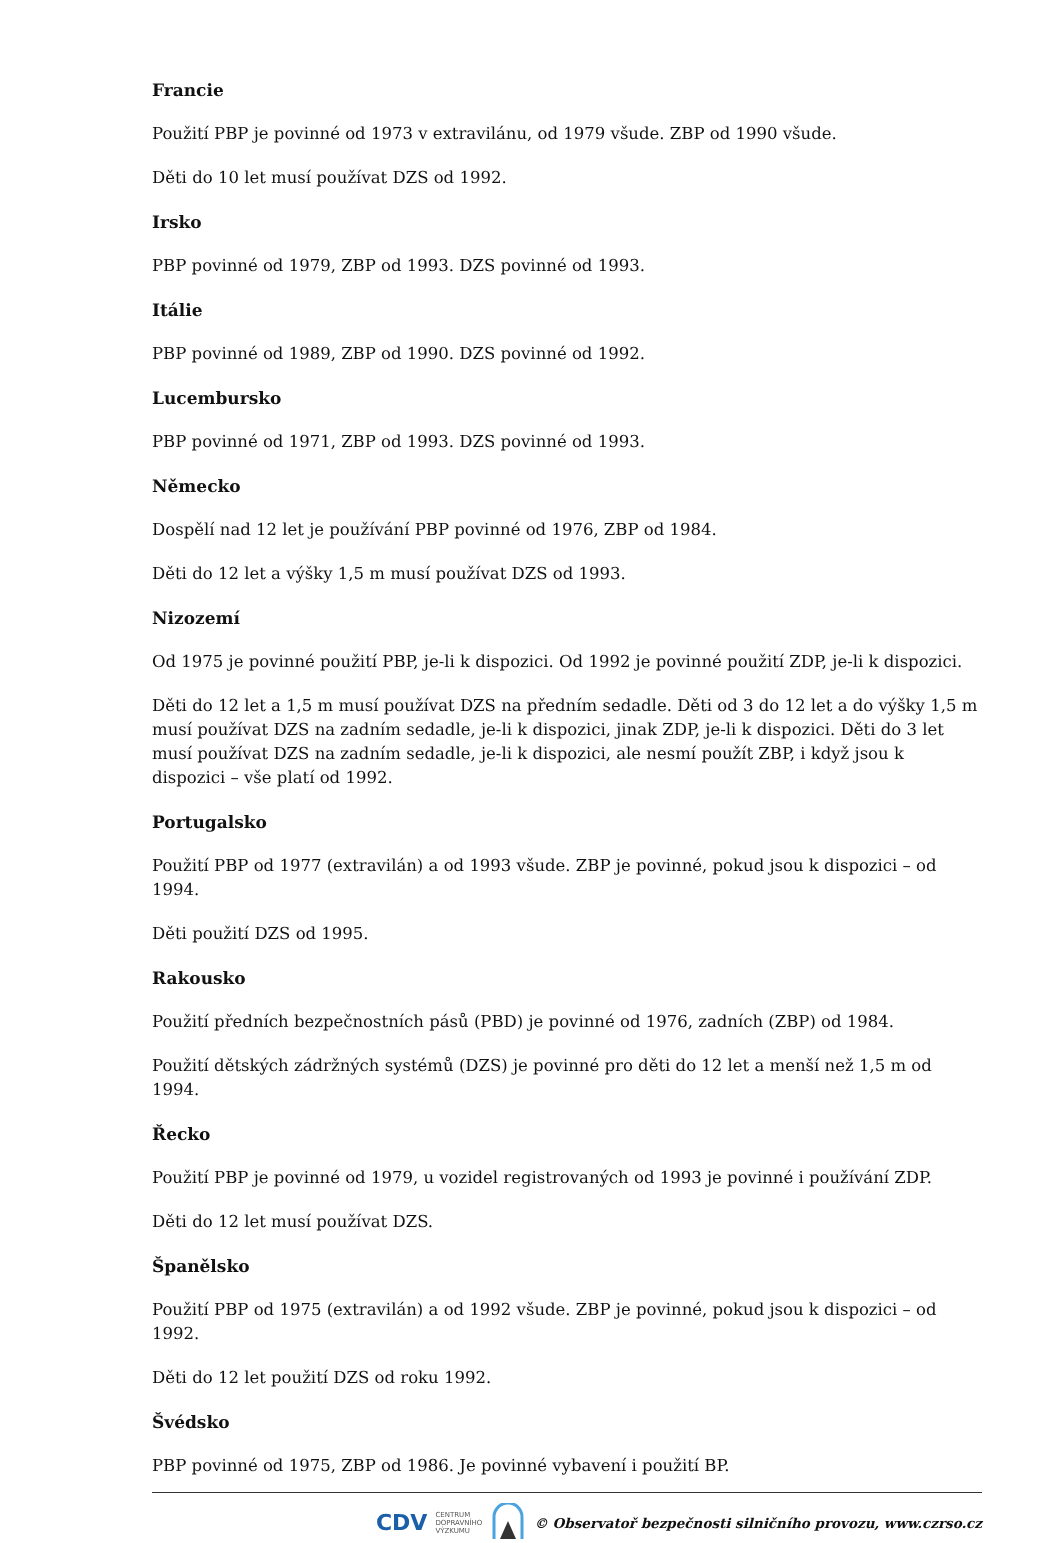Francie
Použití PBP je povinné od 1973 v extravilánu, od 1979 všude. ZBP od 1990 všude.
Děti do 10 let musí používat DZS od 1992.
Irsko
PBP povinné od 1979, ZBP od 1993. DZS povinné od 1993.
Itálie
PBP povinné od 1989, ZBP od 1990. DZS povinné od 1992.
Lucembursko
PBP povinné od 1971, ZBP od 1993. DZS povinné od 1993.
Německo
Dospělí nad 12 let je používání PBP povinné od 1976, ZBP od 1984.
Děti do 12 let a výšky 1,5 m musí používat DZS od 1993.
Nizozemí
Od 1975 je povinné použití PBP, je-li k dispozici. Od 1992 je povinné použití ZDP, je-li k dispozici.
Děti do 12 let a 1,5 m musí používat DZS na předním sedadle. Děti od 3 do 12 let a do výšky 1,5 m musí používat DZS na zadním sedadle, je-li k dispozici, jinak ZDP, je-li k dispozici. Děti do 3 let musí používat DZS na zadním sedadle, je-li k dispozici, ale nesmí použít ZBP, i když jsou k dispozici – vše platí od 1992.
Portugalsko
Použití PBP od 1977 (extravilán) a od 1993 všude. ZBP je povinné, pokud jsou k dispozici – od 1994.
Děti použití DZS od 1995.
Rakousko
Použití předních bezpečnostních pásů (PBD) je povinné od 1976, zadních (ZBP) od 1984.
Použití dětských zádržných systémů (DZS) je povinné pro děti do 12 let a menší než 1,5 m od 1994.
Řecko
Použití PBP je povinné od 1979, u vozidel registrovaných od 1993 je povinné i používání ZDP.
Děti do 12 let musí používat DZS.
Španělsko
Použití PBP od 1975 (extravilán) a od 1992 všude. ZBP je povinné, pokud jsou k dispozici – od 1992.
Děti do 12 let použití DZS od roku 1992.
Švédsko
PBP povinné od 1975, ZBP od 1986. Je povinné vybavení i použití BP.
CDV CENTRUM
DOPRAVNÍHO
VÝZKUMU © Observatoř bezpečnosti silničního provozu, www.czrso.cz